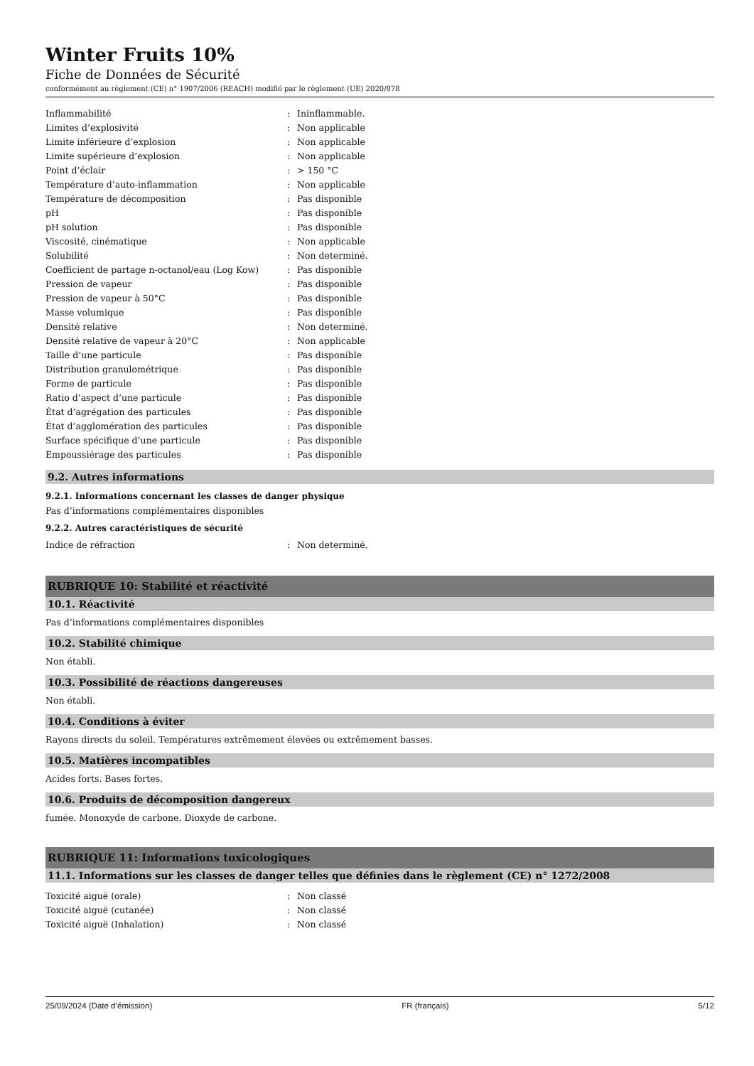Winter Fruits 10%
Fiche de Données de Sécurité
conformément au règlement (CE) n° 1907/2006 (REACH) modifié par le règlement (UE) 2020/878
| Inflammabilité | : | Ininflammable. |
| Limites d’explosivité | : | Non applicable |
| Limite inférieure d’explosion | : | Non applicable |
| Limite supérieure d’explosion | : | Non applicable |
| Point d’éclair | : | > 150 °C |
| Température d’auto-inflammation | : | Non applicable |
| Température de décomposition | : | Pas disponible |
| pH | : | Pas disponible |
| pH solution | : | Pas disponible |
| Viscosité, cinématique | : | Non applicable |
| Solubilité | : | Non determiné. |
| Coefficient de partage n-octanol/eau (Log Kow) | : | Pas disponible |
| Pression de vapeur | : | Pas disponible |
| Pression de vapeur à 50°C | : | Pas disponible |
| Masse volumique | : | Pas disponible |
| Densité relative | : | Non determiné. |
| Densité relative de vapeur à 20°C | : | Non applicable |
| Taille d’une particule | : | Pas disponible |
| Distribution granulométrique | : | Pas disponible |
| Forme de particule | : | Pas disponible |
| Ratio d’aspect d’une particule | : | Pas disponible |
| État d’agrégation des particules | : | Pas disponible |
| État d’agglomération des particules | : | Pas disponible |
| Surface spécifique d’une particule | : | Pas disponible |
| Empoussiérage des particules | : | Pas disponible |
9.2. Autres informations
9.2.1. Informations concernant les classes de danger physique
Pas d’informations complémentaires disponibles
9.2.2. Autres caractéristiques de sécurité
| Indice de réfraction | : | Non determiné. |
RUBRIQUE 10: Stabilité et réactivité
10.1. Réactivité
Pas d’informations complémentaires disponibles
10.2. Stabilité chimique
Non établi.
10.3. Possibilité de réactions dangereuses
Non établi.
10.4. Conditions à éviter
Rayons directs du soleil. Températures extrêmement élevées ou extrêmement basses.
10.5. Matières incompatibles
Acides forts. Bases fortes.
10.6. Produits de décomposition dangereux
fumée. Monoxyde de carbone. Dioxyde de carbone.
RUBRIQUE 11: Informations toxicologiques
11.1. Informations sur les classes de danger telles que définies dans le règlement (CE) n° 1272/2008
| Toxicité aiguë (orale) | : | Non classé |
| Toxicité aiguë (cutanée) | : | Non classé |
| Toxicité aiguë (Inhalation) | : | Non classé |
25/09/2024 (Date d’émission) FR (français) 5/12